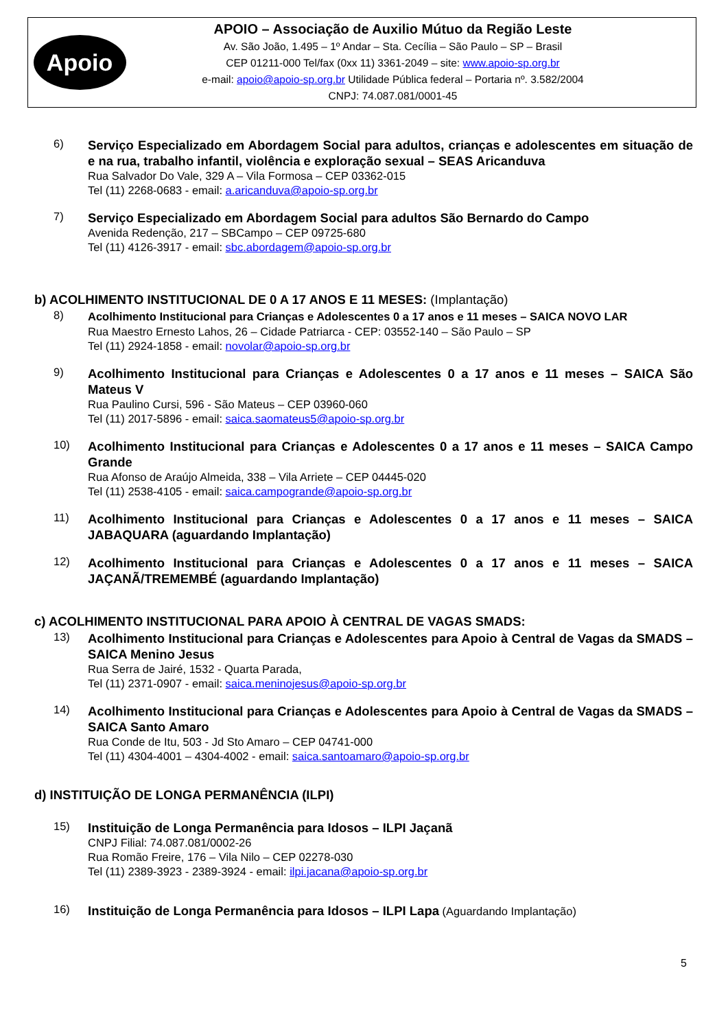Apoio
APOIO – Associação de Auxilio Mútuo da Região Leste
Av. São João, 1.495 – 1º Andar – Sta. Cecília – São Paulo – SP – Brasil
CEP 01211-000 Tel/fax (0xx 11) 3361-2049 – site: www.apoio-sp.org.br
e-mail: apoio@apoio-sp.org.br Utilidade Pública federal – Portaria nº. 3.582/2004
CNPJ: 74.087.081/0001-45
6)
Serviço Especializado em Abordagem Social para adultos, crianças e adolescentes em situação de e na rua, trabalho infantil, violência e exploração sexual – SEAS Aricanduva
Rua Salvador Do Vale, 329 A – Vila Formosa – CEP 03362-015
Tel (11) 2268-0683 - email: a.aricanduva@apoio-sp.org.br
7)
Serviço Especializado em Abordagem Social para adultos São Bernardo do Campo
Avenida Redenção, 217 – SBCampo – CEP 09725-680
Tel (11) 4126-3917 - email: sbc.abordagem@apoio-sp.org.br
b) ACOLHIMENTO INSTITUCIONAL DE 0 A 17 ANOS E 11 MESES: (Implantação)
8)
Acolhimento Institucional para Crianças e Adolescentes 0 a 17 anos e 11 meses – SAICA NOVO LAR
Rua Maestro Ernesto Lahos, 26 – Cidade Patriarca - CEP: 03552-140 – São Paulo – SP
Tel (11) 2924-1858 - email: novolar@apoio-sp.org.br
9)
Acolhimento Institucional para Crianças e Adolescentes 0 a 17 anos e 11 meses – SAICA São Mateus V
Rua Paulino Cursi, 596 - São Mateus – CEP 03960-060
Tel (11) 2017-5896 - email: saica.saomateus5@apoio-sp.org.br
10)
Acolhimento Institucional para Crianças e Adolescentes 0 a 17 anos e 11 meses – SAICA Campo Grande
Rua Afonso de Araújo Almeida, 338 – Vila Arriete – CEP 04445-020
Tel (11) 2538-4105 - email: saica.campogrande@apoio-sp.org.br
11)
Acolhimento Institucional para Crianças e Adolescentes 0 a 17 anos e 11 meses – SAICA JABAQUARA (aguardando Implantação)
12)
Acolhimento Institucional para Crianças e Adolescentes 0 a 17 anos e 11 meses – SAICA JAÇANÃ/TREMEMBÉ (aguardando Implantação)
c) ACOLHIMENTO INSTITUCIONAL PARA APOIO À CENTRAL DE VAGAS SMADS:
13)
Acolhimento Institucional para Crianças e Adolescentes para Apoio à Central de Vagas da SMADS – SAICA Menino Jesus
Rua Serra de Jairé, 1532 - Quarta Parada,
Tel (11) 2371-0907 - email: saica.meninojesus@apoio-sp.org.br
14)
Acolhimento Institucional para Crianças e Adolescentes para Apoio à Central de Vagas da SMADS – SAICA Santo Amaro
Rua Conde de Itu, 503 - Jd Sto Amaro – CEP 04741-000
Tel (11) 4304-4001 – 4304-4002 - email: saica.santoamaro@apoio-sp.org.br
d) INSTITUIÇÃO DE LONGA PERMANÊNCIA (ILPI)
15)
Instituição de Longa Permanência para Idosos – ILPI Jaçanã
CNPJ Filial: 74.087.081/0002-26
Rua Romão Freire, 176 – Vila Nilo – CEP 02278-030
Tel (11) 2389-3923 - 2389-3924 - email: ilpi.jacana@apoio-sp.org.br
16)
Instituição de Longa Permanência para Idosos – ILPI Lapa (Aguardando Implantação)
5